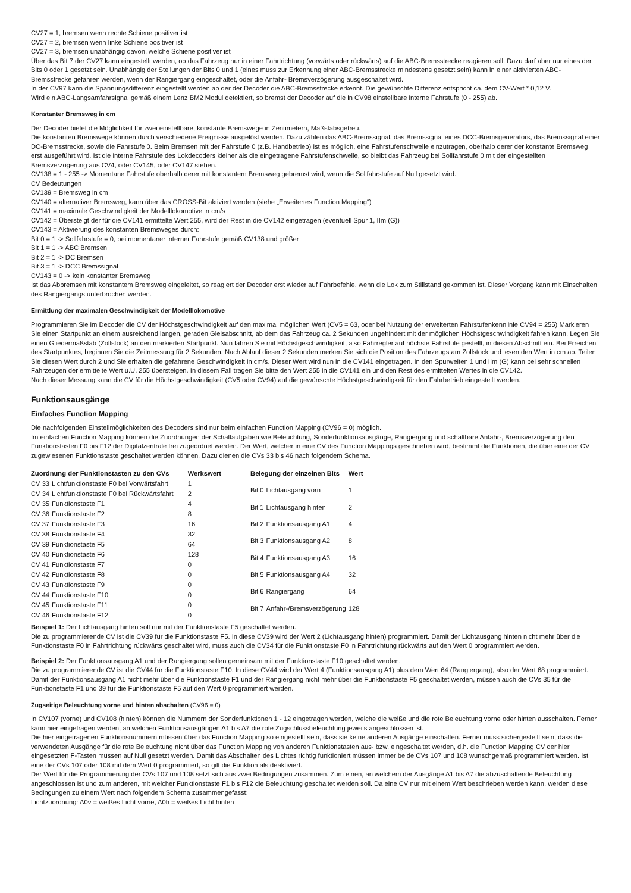CV27 = 1, bremsen wenn rechte Schiene positiver ist
CV27 = 2, bremsen wenn linke Schiene positiver ist
CV27 = 3, bremsen unabhängig davon, welche Schiene positiver ist
Über das Bit 7 der CV27 kann eingestellt werden, ob das Fahrzeug nur in einer Fahrtrichtung (vorwärts oder rückwärts) auf die ABC-Bremsstrecke reagieren soll. Dazu darf aber nur eines der Bits 0 oder 1 gesetzt sein. Unabhängig der Stellungen der Bits 0 und 1 (eines muss zur Erkennung einer ABC-Bremsstrecke mindestens gesetzt sein) kann in einer aktivierten ABC-Bremsstrecke gefahren werden, wenn der Rangiergang eingeschaltet, oder die Anfahr- Bremsverzögerung ausgeschaltet wird.
In der CV97 kann die Spannungsdifferenz eingestellt werden ab der der Decoder die ABC-Bremsstrecke erkennt. Die gewünschte Differenz entspricht ca. dem CV-Wert * 0,12 V.
Wird ein ABC-Langsamfahrsignal gemäß einem Lenz BM2 Modul detektiert, so bremst der Decoder auf die in CV98 einstellbare interne Fahrstufe (0 - 255) ab.
Konstanter Bremsweg in cm
Der Decoder bietet die Möglichkeit für zwei einstellbare, konstante Bremswege in Zentimetern, Maßstabsgetreu.
Die konstanten Bremswege können durch verschiedene Ereignisse ausgelöst werden. Dazu zählen das ABC-Bremssignal, das Bremssignal eines DCC-Bremsgenerators, das Bremssignal einer DC-Bremsstrecke, sowie die Fahrstufe 0. Beim Bremsen mit der Fahrstufe 0 (z.B. Handbetrieb) ist es möglich, eine Fahrstufenschwelle einzutragen, oberhalb derer der konstante Bremsweg erst ausgeführt wird. Ist die interne Fahrstufe des Lokdecoders kleiner als die eingetragene Fahrstufenschwelle, so bleibt das Fahrzeug bei Sollfahrstufe 0 mit der eingestellten Bremsverzögerung aus CV4, oder CV145, oder CV147 stehen.
CV138 = 1 - 255 -> Momentane Fahrstufe oberhalb derer mit konstantem Bremsweg gebremst wird, wenn die Sollfahrstufe auf Null gesetzt wird.
CV Bedeutungen
CV139 = Bremsweg in cm
CV140 = alternativer Bremsweg, kann über das CROSS-Bit aktiviert werden (siehe „Erweitertes Function Mapping“)
CV141 = maximale Geschwindigkeit der Modelllokomotive in cm/s
CV142 = Übersteigt der für die CV141 ermittelte Wert 255, wird der Rest in die CV142 eingetragen (eventuell Spur 1, IIm (G))
CV143 = Aktivierung des konstanten Bremsweges durch:
Bit 0 = 1 -> Sollfahrstufe = 0, bei momentaner interner Fahrstufe gemäß CV138 und größer
Bit 1 = 1 -> ABC Bremsen
Bit 2 = 1 -> DC Bremsen
Bit 3 = 1 -> DCC Bremssignal
CV143 = 0 -> kein konstanter Bremsweg
Ist das Abbremsen mit konstantem Bremsweg eingeleitet, so reagiert der Decoder erst wieder auf Fahrbefehle, wenn die Lok zum Stillstand gekommen ist. Dieser Vorgang kann mit Einschalten des Rangiergangs unterbrochen werden.
Ermittlung der maximalen Geschwindigkeit der Modelllokomotive
Programmieren Sie im Decoder die CV der Höchstgeschwindigkeit auf den maximal möglichen Wert (CV5 = 63, oder bei Nutzung der erweiterten Fahrstufenkennlinie CV94 = 255) Markieren Sie einen Startpunkt an einem ausreichend langen, geraden Gleisabschnitt, ab dem das Fahrzeug ca. 2 Sekunden ungehindert mit der möglichen Höchstgeschwindigkeit fahren kann. Legen Sie einen Gliedermaßstab (Zollstock) an den markierten Startpunkt. Nun fahren Sie mit Höchstgeschwindigkeit, also Fahrregler auf höchste Fahrstufe gestellt, in diesen Abschnitt ein. Bei Erreichen des Startpunktes, beginnen Sie die Zeitmessung für 2 Sekunden. Nach Ablauf dieser 2 Sekunden merken Sie sich die Position des Fahrzeugs am Zollstock und lesen den Wert in cm ab. Teilen Sie diesen Wert durch 2 und Sie erhalten die gefahrene Geschwindigkeit in cm/s. Dieser Wert wird nun in die CV141 eingetragen. In den Spurweiten 1 und IIm (G) kann bei sehr schnellen Fahrzeugen der ermittelte Wert u.U. 255 übersteigen. In diesem Fall tragen Sie bitte den Wert 255 in die CV141 ein und den Rest des ermittelten Wertes in die CV142.
Nach dieser Messung kann die CV für die Höchstgeschwindigkeit (CV5 oder CV94) auf die gewünschte Höchstgeschwindigkeit für den Fahrbetrieb eingestellt werden.
Funktionsausgänge
Einfaches Function Mapping
Die nachfolgenden Einstellmöglichkeiten des Decoders sind nur beim einfachen Function Mapping (CV96 = 0) möglich.
Im einfachen Function Mapping können die Zuordnungen der Schaltaufgaben wie Beleuchtung, Sonderfunktionsausgänge, Rangiergang und schaltbare Anfahr-, Bremsverzögerung den Funktionstasten F0 bis F12 der Digitalzentrale frei zugeordnet werden. Der Wert, welcher in eine CV des Function Mappings geschrieben wird, bestimmt die Funktionen, die über eine der CV zugewiesenen Funktionstaste geschaltet werden können. Dazu dienen die CVs 33 bis 46 nach folgendem Schema.
| Zuordnung der Funktionstasten zu den CVs | | Werkswert |
| --- | --- | --- |
| CV 33 | Lichtfunktionstaste F0 bei Vorwärtsfahrt | 1 |
| CV 34 | Lichtfunktionstaste F0 bei Rückwärtsfahrt | 2 |
| CV 35 | Funktionstaste F1 | 4 |
| CV 36 | Funktionstaste F2 | 8 |
| CV 37 | Funktionstaste F3 | 16 |
| CV 38 | Funktionstaste F4 | 32 |
| CV 39 | Funktionstaste F5 | 64 |
| CV 40 | Funktionstaste F6 | 128 |
| CV 41 | Funktionstaste F7 | 0 |
| CV 42 | Funktionstaste F8 | 0 |
| CV 43 | Funktionstaste F9 | 0 |
| CV 44 | Funktionstaste F10 | 0 |
| CV 45 | Funktionstaste F11 | 0 |
| CV 46 | Funktionstaste F12 | 0 |
| Belegung der einzelnen Bits | | Wert |
| --- | --- | --- |
| Bit 0 | Lichtausgang vorn | 1 |
| Bit 1 | Lichtausgang hinten | 2 |
| Bit 2 | Funktionsausgang A1 | 4 |
| Bit 3 | Funktionsausgang A2 | 8 |
| Bit 4 | Funktionsausgang A3 | 16 |
| Bit 5 | Funktionsausgang A4 | 32 |
| Bit 6 | Rangiergang | 64 |
| Bit 7 | Anfahr-/Bremsverzögerung | 128 |
Beispiel 1: Der Lichtausgang hinten soll nur mit der Funktionstaste F5 geschaltet werden.
Die zu programmierende CV ist die CV39 für die Funktionstaste F5. In diese CV39 wird der Wert 2 (Lichtausgang hinten) programmiert. Damit der Lichtausgang hinten nicht mehr über die Funktionstaste F0 in Fahrtrichtung rückwärts geschaltet wird, muss auch die CV34 für die Funktionstaste F0 in Fahrtrichtung rückwärts auf den Wert 0 programmiert werden.
Beispiel 2: Der Funktionsausgang A1 und der Rangiergang sollen gemeinsam mit der Funktionstaste F10 geschaltet werden.
Die zu programmierende CV ist die CV44 für die Funktionstaste F10. In diese CV44 wird der Wert 4 (Funktionsausgang A1) plus dem Wert 64 (Rangiergang), also der Wert 68 programmiert. Damit der Funktionsausgang A1 nicht mehr über die Funktionstaste F1 und der Rangiergang nicht mehr über die Funktionstaste F5 geschaltet werden, müssen auch die CVs 35 für die Funktionstaste F1 und 39 für die Funktionstaste F5 auf den Wert 0 programmiert werden.
Zugseitige Beleuchtung vorne und hinten abschalten (CV96 = 0)
In CV107 (vorne) und CV108 (hinten) können die Nummern der Sonderfunktionen 1 - 12 eingetragen werden, welche die weiße und die rote Beleuchtung vorne oder hinten ausschalten. Ferner kann hier eingetragen werden, an welchen Funktionsausgängen A1 bis A7 die rote Zugschlussbeleuchtung jeweils angeschlossen ist.
Die hier eingetragenen Funktionsnummern müssen über das Function Mapping so eingestellt sein, dass sie keine anderen Ausgänge einschalten. Ferner muss sichergestellt sein, dass die verwendeten Ausgänge für die rote Beleuchtung nicht über das Function Mapping von anderen Funktionstasten aus- bzw. eingeschaltet werden, d.h. die Function Mapping CV der hier eingesetzten F-Tasten müssen auf Null gesetzt werden. Damit das Abschalten des Lichtes richtig funktioniert müssen immer beide CVs 107 und 108 wunschgemäß programmiert werden. Ist eine der CVs 107 oder 108 mit dem Wert 0 programmiert, so gilt die Funktion als deaktiviert.
Der Wert für die Programmierung der CVs 107 und 108 setzt sich aus zwei Bedingungen zusammen. Zum einen, an welchem der Ausgänge A1 bis A7 die abzuschaltende Beleuchtung angeschlossen ist und zum anderen, mit welcher Funktionstaste F1 bis F12 die Beleuchtung geschaltet werden soll. Da eine CV nur mit einem Wert beschrieben werden kann, werden diese Bedingungen zu einem Wert nach folgendem Schema zusammengefasst:
Lichtzuordnung: A0v = weißes Licht vorne, A0h = weißes Licht hinten